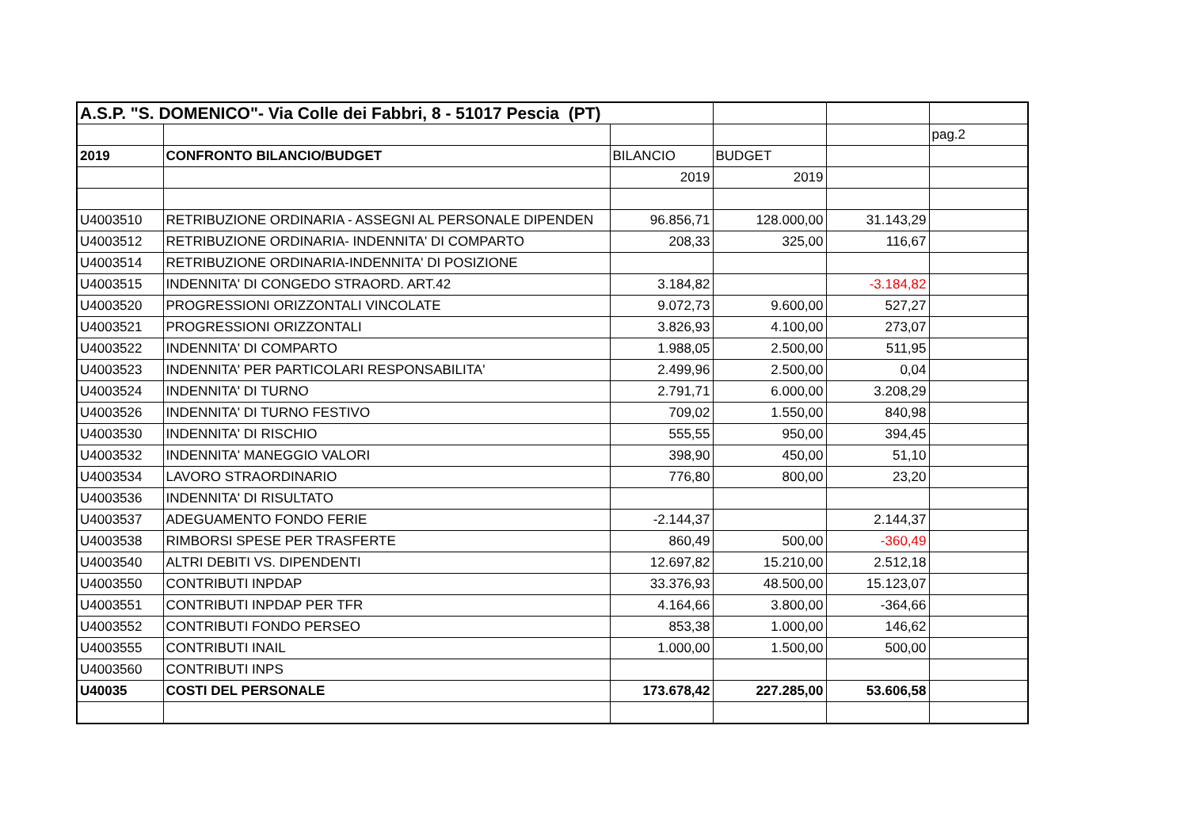| A.S.P. "S. DOMENICO"- Via Colle dei Fabbri, 8 - 51017 Pescia (PT) | | | | | |
| | | | | | pag.2 |
| 2019 | CONFRONTO BILANCIO/BUDGET | BILANCIO | BUDGET | | |
| | | 2019 | 2019 | | |
| U4003510 | RETRIBUZIONE ORDINARIA - ASSEGNI AL PERSONALE DIPENDEN | 96.856,71 | 128.000,00 | 31.143,29 | |
| U4003512 | RETRIBUZIONE ORDINARIA- INDENNITA' DI COMPARTO | 208,33 | 325,00 | 116,67 | |
| U4003514 | RETRIBUZIONE ORDINARIA-INDENNITA' DI POSIZIONE | | | | |
| U4003515 | INDENNITA' DI CONGEDO STRAORD. ART.42 | 3.184,82 | | -3.184,82 | |
| U4003520 | PROGRESSIONI ORIZZONTALI VINCOLATE | 9.072,73 | 9.600,00 | 527,27 | |
| U4003521 | PROGRESSIONI ORIZZONTALI | 3.826,93 | 4.100,00 | 273,07 | |
| U4003522 | INDENNITA' DI COMPARTO | 1.988,05 | 2.500,00 | 511,95 | |
| U4003523 | INDENNITA' PER PARTICOLARI RESPONSABILITA' | 2.499,96 | 2.500,00 | 0,04 | |
| U4003524 | INDENNITA' DI TURNO | 2.791,71 | 6.000,00 | 3.208,29 | |
| U4003526 | INDENNITA' DI TURNO FESTIVO | 709,02 | 1.550,00 | 840,98 | |
| U4003530 | INDENNITA' DI RISCHIO | 555,55 | 950,00 | 394,45 | |
| U4003532 | INDENNITA' MANEGGIO VALORI | 398,90 | 450,00 | 51,10 | |
| U4003534 | LAVORO STRAORDINARIO | 776,80 | 800,00 | 23,20 | |
| U4003536 | INDENNITA' DI RISULTATO | | | | |
| U4003537 | ADEGUAMENTO FONDO FERIE | -2.144,37 | | 2.144,37 | |
| U4003538 | RIMBORSI SPESE PER TRASFERTE | 860,49 | 500,00 | -360,49 | |
| U4003540 | ALTRI DEBITI VS. DIPENDENTI | 12.697,82 | 15.210,00 | 2.512,18 | |
| U4003550 | CONTRIBUTI INPDAP | 33.376,93 | 48.500,00 | 15.123,07 | |
| U4003551 | CONTRIBUTI INPDAP PER TFR | 4.164,66 | 3.800,00 | -364,66 | |
| U4003552 | CONTRIBUTI FONDO PERSEO | 853,38 | 1.000,00 | 146,62 | |
| U4003555 | CONTRIBUTI INAIL | 1.000,00 | 1.500,00 | 500,00 | |
| U4003560 | CONTRIBUTI INPS | | | | |
| U40035 | COSTI DEL PERSONALE | 173.678,42 | 227.285,00 | 53.606,58 | |